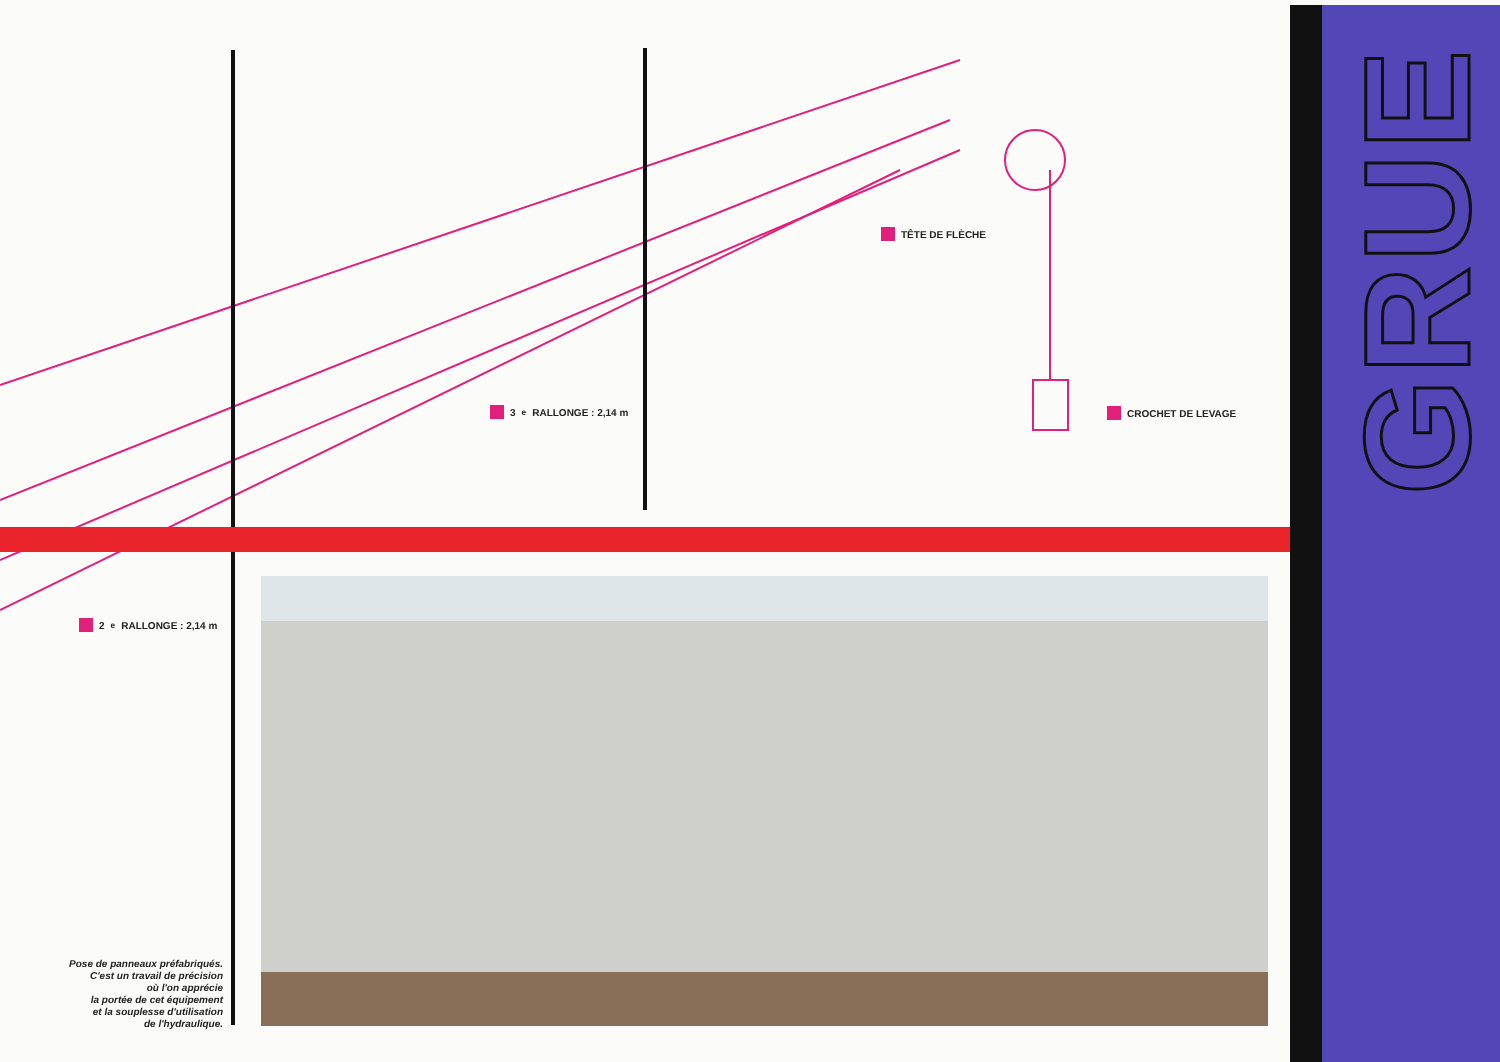GRUE
TÊTE DE FLÈCHE
3<sup>e</sup> RALLONGE : 2,14 m CROCHET DE LEVAGE
2<sup>e</sup> RALLONGE : 2,14 m
Pose de panneaux préfabriqués.
C'est un travail de précision
où l'on apprécie
la portée de cet équipement
et la souplesse d'utilisation
de l'hydraulique.